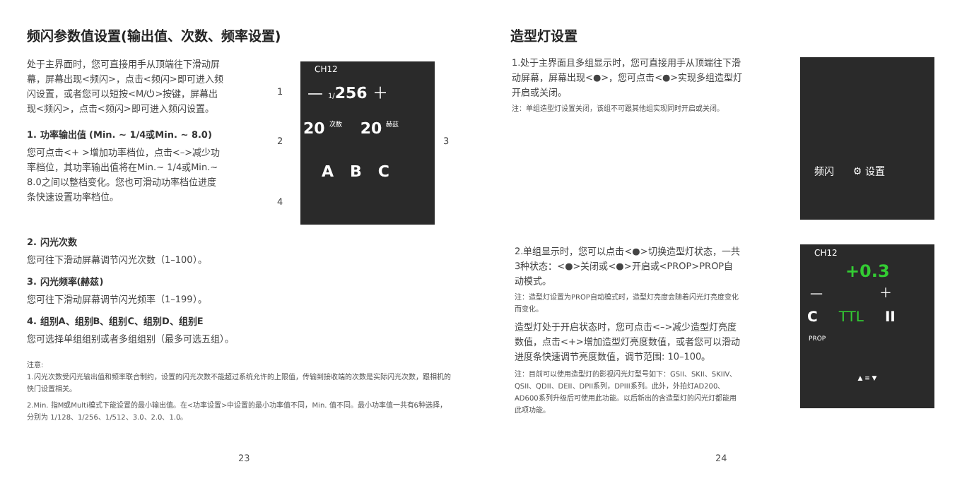频闪参数值设置(输出值、次数、频率设置)
处于主界面时，您可直接用手从顶端往下滑动屏幕，屏幕出现<频闪>，点击<频闪>即可进入频闪设置，或者您可以短按<M/⏻>按键，屏幕出现<频闪>，点击<频闪>即可进入频闪设置。
1. 功率输出值 (Min. ~ 1/4或Min. ~ 8.0)
您可点击<+ >增加功率档位，点击<–>减少功率档位，其功率输出值将在Min.~ 1/4或Min.~ 8.0之间以整档变化。您也可滑动功率档位进度条快速设置功率档位。
2. 闪光次数
您可往下滑动屏幕调节闪光次数（1–100）。
3. 闪光频率(赫兹)
您可往下滑动屏幕调节闪光频率（1–199）。
4. 组别A、组别B、组别C、组别D、组别E
您可选择单组组别或者多组组别（最多可选五组）。
注意:
1.闪光次数受闪光输出值和频率联合制约，设置的闪光次数不能超过系统允许的上限值，传输到接收端的次数是实际闪光次数，跟相机的快门设置相关。
2.Min. 指M或Multi模式下能设置的最小输出值。在<功率设置>中设置的最小功率值不同，Min. 值不同。最小功率值一共有6种选择，分别为 1/128、1/256、1/512、3.0、2.0、1.0。
1
2 3
4
CH12
— 1/256 ＋
20 次数 20 赫兹
A B C
23
造型灯设置
1.处于主界面且多组显示时，您可直接用手从顶端往下滑动屏幕，屏幕出现<●>，您可点击<●>实现多组造型灯开启或关闭。
注：单组造型灯设置关闭，该组不可跟其他组实现同时开启或关闭。
2.单组显示时，您可以点击<●>切换造型灯状态，一共3种状态：<●>关闭或<●>开启或<PROP>PROP自动模式。
注：造型灯设置为PROP自动模式时，造型灯亮度会随着闪光灯亮度变化而变化。
造型灯处于开启状态时，您可点击<–>减少造型灯亮度数值，点击<+>增加造型灯亮度数值，或者您可以滑动进度条快速调节亮度数值，调节范围: 10–100。
注：目前可以使用造型灯的影视闪光灯型号如下：GSII、SKII、SKIIV、QSII、QDII、DEII、DPII系列，DPIII系列。此外，外拍灯AD200、AD600系列升级后可使用此功能。以后新出的含造型灯的闪光灯都能用此项功能。
频闪 ⚙ 设置
CH12
+0.3
— ＋
C TTL II
PROP
▲ ≡ ▼
24